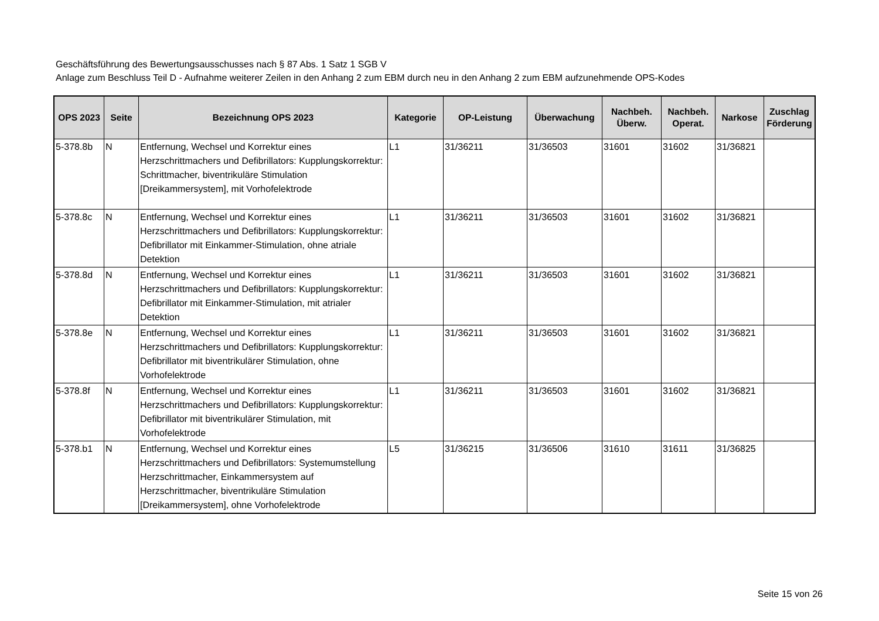Geschäftsführung des Bewertungsausschusses nach § 87 Abs. 1 Satz 1 SGB V
Anlage zum Beschluss Teil D - Aufnahme weiterer Zeilen in den Anhang 2 zum EBM durch neu in den Anhang 2 zum EBM aufzunehmende OPS-Kodes
| OPS 2023 | Seite | Bezeichnung OPS 2023 | Kategorie | OP-Leistung | Überwachung | Nachbeh. Überw. | Nachbeh. Operat. | Narkose | Zuschlag Förderung |
| --- | --- | --- | --- | --- | --- | --- | --- | --- | --- |
| 5-378.8b | N | Entfernung, Wechsel und Korrektur eines Herzschrittmachers und Defibrillators: Kupplungskorrektur: Schrittmacher, biventrikuläre Stimulation [Dreikammersystem], mit Vorhofelektrode | L1 | 31/36211 | 31/36503 | 31601 | 31602 | 31/36821 | |
| 5-378.8c | N | Entfernung, Wechsel und Korrektur eines Herzschrittmachers und Defibrillators: Kupplungskorrektur: Defibrillator mit Einkammer-Stimulation, ohne atriale Detektion | L1 | 31/36211 | 31/36503 | 31601 | 31602 | 31/36821 | |
| 5-378.8d | N | Entfernung, Wechsel und Korrektur eines Herzschrittmachers und Defibrillators: Kupplungskorrektur: Defibrillator mit Einkammer-Stimulation, mit atrialer Detektion | L1 | 31/36211 | 31/36503 | 31601 | 31602 | 31/36821 | |
| 5-378.8e | N | Entfernung, Wechsel und Korrektur eines Herzschrittmachers und Defibrillators: Kupplungskorrektur: Defibrillator mit biventrikulärer Stimulation, ohne Vorhofelektrode | L1 | 31/36211 | 31/36503 | 31601 | 31602 | 31/36821 | |
| 5-378.8f | N | Entfernung, Wechsel und Korrektur eines Herzschrittmachers und Defibrillators: Kupplungskorrektur: Defibrillator mit biventrikulärer Stimulation, mit Vorhofelektrode | L1 | 31/36211 | 31/36503 | 31601 | 31602 | 31/36821 | |
| 5-378.b1 | N | Entfernung, Wechsel und Korrektur eines Herzschrittmachers und Defibrillators: Systemumstellung Herzschrittmacher, Einkammersystem auf Herzschrittmacher, biventrikuläre Stimulation [Dreikammersystem], ohne Vorhofelektrode | L5 | 31/36215 | 31/36506 | 31610 | 31611 | 31/36825 | |
Seite 15 von 26